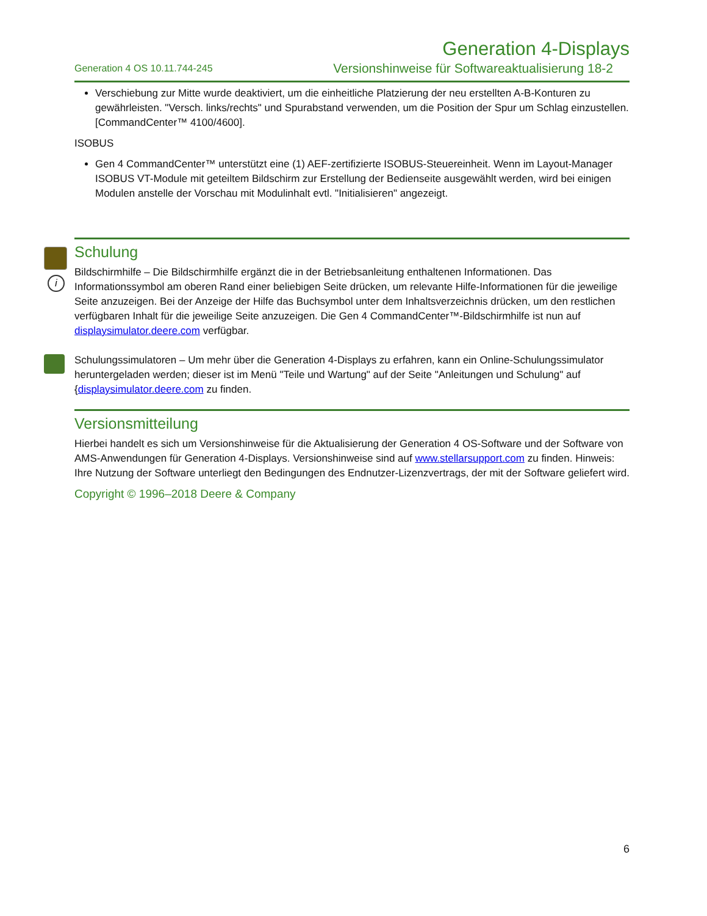Generation 4-Displays
Generation 4 OS 10.11.744-245 Versionshinweise für Softwareaktualisierung 18-2
Verschiebung zur Mitte wurde deaktiviert, um die einheitliche Platzierung der neu erstellten A-B-Konturen zu gewährleisten. "Versch. links/rechts" und Spurabstand verwenden, um die Position der Spur um Schlag einzustellen. [CommandCenter™ 4100/4600].
ISOBUS
Gen 4 CommandCenter™ unterstützt eine (1) AEF-zertifizierte ISOBUS-Steuereinheit. Wenn im Layout-Manager ISOBUS VT-Module mit geteiltem Bildschirm zur Erstellung der Bedienseite ausgewählt werden, wird bei einigen Modulen anstelle der Vorschau mit Modulinhalt evtl. "Initialisieren" angezeigt.
i
Schulung
Bildschirmhilfe – Die Bildschirmhilfe ergänzt die in der Betriebsanleitung enthaltenen Informationen. Das Informationssymbol am oberen Rand einer beliebigen Seite drücken, um relevante Hilfe-Informationen für die jeweilige Seite anzuzeigen. Bei der Anzeige der Hilfe das Buchsymbol unter dem Inhaltsverzeichnis drücken, um den restlichen verfügbaren Inhalt für die jeweilige Seite anzuzeigen. Die Gen 4 CommandCenter™-Bildschirmhilfe ist nun auf displaysimulator.deere.com verfügbar.
Schulungssimulatoren – Um mehr über die Generation 4-Displays zu erfahren, kann ein Online-Schulungssimulator heruntergeladen werden; dieser ist im Menü "Teile und Wartung" auf der Seite "Anleitungen und Schulung" auf {displaysimulator.deere.com zu finden.
Versionsmitteilung
Hierbei handelt es sich um Versionshinweise für die Aktualisierung der Generation 4 OS-Software und der Software von AMS-Anwendungen für Generation 4-Displays. Versionshinweise sind auf www.stellarsupport.com zu finden. Hinweis: Ihre Nutzung der Software unterliegt den Bedingungen des Endnutzer-Lizenzvertrags, der mit der Software geliefert wird.
Copyright © 1996–2018 Deere & Company
6